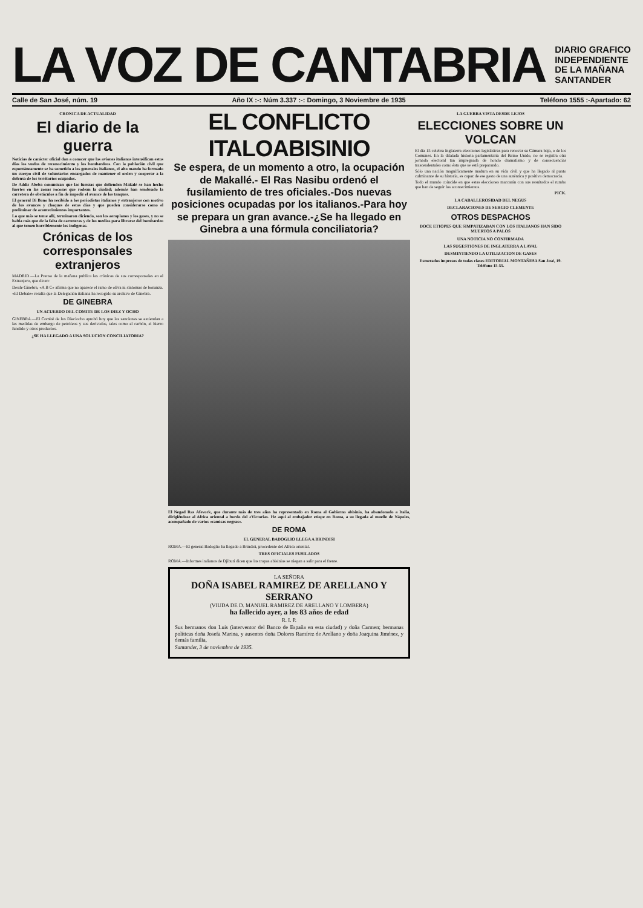LA VOZ DE CANTABRIA
DIARIO GRAFICO
INDEPENDIENTE
DE LA MAÑANA
SANTANDER
Calle de San José, núm. 19 Año IX :-: Núm 3.337 :-: Domingo, 3 Noviembre de 1935 Teléfono 1555 :-Apartado: 62
CRONICA DE ACTUALIDAD
El diario de la guerra
Noticias de carácter oficial dan a conocer que los aviones italianos intensifican estos días los vuelos de reconocimiento y los bombardeos. Con la población civil que espontáneamente se ha sometido a los generales italianos, el alto mando ha formado un cuerpo civil de voluntarios encargados de mantener el orden y cooperar a la defensa de los territorios ocupados.
De Addis Abeba comunican que las fuerzas que defienden Makalé se han hecho fuertes en las zonas rocosas que rodean la ciudad; además han sembrado la carretera de obstáculos a fin de impedir el avance de los tanques.
El general Di Bono ha recibido a los periodistas italianos y extranjeros con motivo de los avances y choques de estos días y que pueden considerarse como el preliminar de acontecimientos importantes.
Lo que más se teme allí, terminaron diciendo, son los aeroplanos y los gases, y no se habla más que de la falta de carreteras y de los medios para librarse del bombardeo al que temen horriblemente los indígenas.
Crónicas de los corresponsales extranjeros
MADRID.—La Prensa de la mañana publica las crónicas de sus corresponsales en el Extranjero, que dicen:
Desde Ginebra, «A B C» afirma que no aparece el ramo de oliva ni síntomas de bonanza.
«El Debate» resalta que la Delegación italiana ha recogido su archivo de Ginebra.
DE GINEBRA
UN ACUERDO DEL COMITE DE LOS DIEZ Y OCHO
GINEBRA.—El Comité de los Dieciocho aprobó hoy que las sanciones se extiendan a las medidas de embargo de petróleos y sus derivados, tales como el carbón, el hierro fundido y otros productos.
¿SE HA LLEGADO A UNA SOLUCION CONCILIATORIA?
EL CONFLICTO ITALOABISINIO
Se espera, de un momento a otro, la ocupación de Makallé.- El Ras Nasibu ordenó el fusilamiento de tres oficiales.-Dos nuevas posiciones ocupadas por los italianos.-Para hoy se prepara un gran avance.-¿Se ha llegado en Ginebra a una fórmula conciliatoria?
El Negad Ras Afevork, que durante más de tres años ha representado en Roma al Gobierno abisinio, ha abandonado a Italia, dirigiéndose al Africa oriental a bordo del «Victoria». He aquí al embajador etíope en Roma, a su llegada al muelle de Nápoles, acompañado de varios «camisas negras».
DE ROMA
EL GENERAL BADOGLIO LLEGA A BRINDISI
ROMA.—El general Badoglio ha llegado a Brindisi, procedente del Africa oriental.
TRES OFICIALES FUSILADOS
ROMA.—Informes italianos de Djibuti dicen que las tropas abisinias se niegan a salir para el frente.
LA SEÑORA
DOÑA ISABEL RAMIREZ DE ARELLANO Y SERRANO
(VIUDA DE D. MANUEL RAMIREZ DE ARELLANO Y LOMBERA)
ha fallecido ayer, a los 83 años de edad
R. I. P.
Sus hermanos don Luis (interventor del Banco de España en esta ciudad) y doña Carmen; hermanas políticas doña Josefa Marina, y ausentes doña Dolores Ramírez de Arellano y doña Joaquina Jiménez, y demás familia,
Santander, 3 de noviembre de 1935.
LA GUERRA VISTA DESDE LEJOS
ELECCIONES SOBRE UN VOLCAN
El día 15 celebra Inglaterra elecciones legislativas para renovar su Cámara baja, o de los Comunes. En la dilatada historia parlamentaria del Reino Unido, no se registra otra jornada electoral tan impregnada de hondo dramatismo y de consecuencias trascendentales como ésta que se está preparando.
Sólo una nación magníficamente madura en su vida civil y que ha llegado al punto culminante de su historia, es capaz de ese gesto de una auténtica y positiva democracia.
Todo el mundo coincide en que estas elecciones marcarán con sus resultados el rumbo que han de seguir los acontecimientos.
PICK.
LA CABALLEROSIDAD DEL NEGUS
DECLARACIONES DE SERGIO CLEMENTE
OTROS DESPACHOS
DOCE ETIOPES QUE SIMPATIZABAN CON LOS ITALIANOS HAN SIDO MUERTOS A PALOS
UNA NOTICIA NO CONFIRMADA
LAS SUGESTIONES DE INGLATERRA A LAVAL
DESMINTIENDO LA UTILIZACION DE GASES
Esmerados impresos de todas clases EDITORIAL MONTAÑESA San José, 19. Teléfono 15-55.